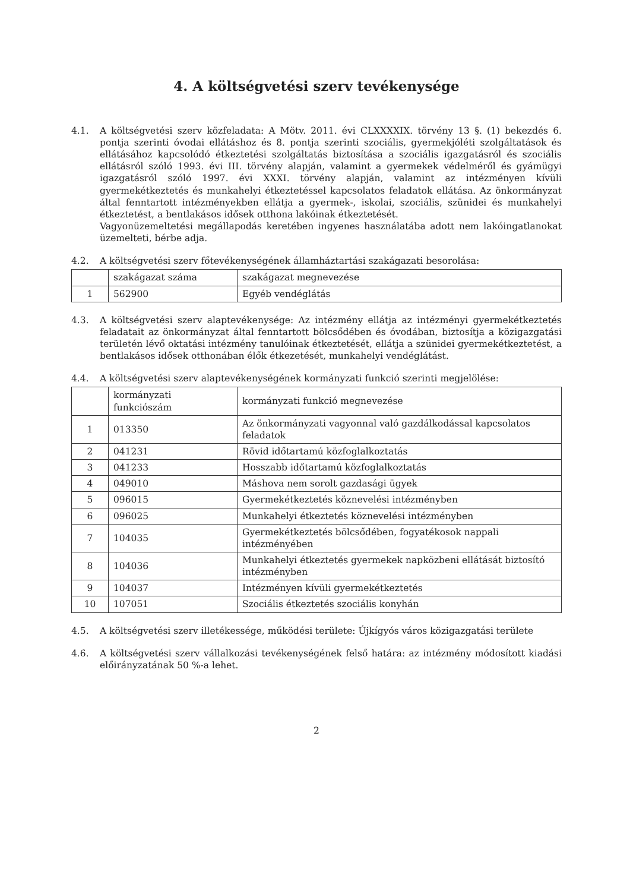4. A költségvetési szerv tevékenysége
4.1. A költségvetési szerv közfeladata: A Mötv. 2011. évi CLXXXXIX. törvény 13 §. (1) bekezdés 6. pontja szerinti óvodai ellátáshoz és 8. pontja szerinti szociális, gyermekjóléti szolgáltatások és ellátásához kapcsolódó étkeztetési szolgáltatás biztosítása a szociális igazgatásról és szociális ellátásról szóló 1993. évi III. törvény alapján, valamint a gyermekek védelméről és gyámügyi igazgatásról szóló 1997. évi XXXI. törvény alapján, valamint az intézményen kívüli gyermekétkeztetés és munkahelyi étkeztetéssel kapcsolatos feladatok ellátása. Az önkormányzat által fenntartott intézményekben ellátja a gyermek-, iskolai, szociális, szünidei és munkahelyi étkeztetést, a bentlakásos idősek otthona lakóinak étkeztetését.
Vagyonüzemeltetési megállapodás keretében ingyenes használatába adott nem lakóingatlanokat üzemelteti, bérbe adja.
4.2. A költségvetési szerv főtevékenységének államháztartási szakágazati besorolása:
| | szakágazat száma | szakágazat megnevezése |
| 1 | 562900 | Egyéb vendéglátás |
4.3. A költségvetési szerv alaptevékenysége: Az intézmény ellátja az intézményi gyermekétkeztetés feladatait az önkormányzat által fenntartott bölcsődében és óvodában, biztosítja a közigazgatási területén lévő oktatási intézmény tanulóinak étkeztetését, ellátja a szünidei gyermekétkeztetést, a bentlakásos idősek otthonában élők étkezetését, munkahelyi vendéglátást.
4.4. A költségvetési szerv alaptevékenységének kormányzati funkció szerinti megjelölése:
| | kormányzati funkciószám | kormányzati funkció megnevezése |
| 1 | 013350 | Az önkormányzati vagyonnal való gazdálkodással kapcsolatos feladatok |
| 2 | 041231 | Rövid időtartamú közfoglalkoztatás |
| 3 | 041233 | Hosszabb időtartamú közfoglalkoztatás |
| 4 | 049010 | Máshova nem sorolt gazdasági ügyek |
| 5 | 096015 | Gyermekétkeztetés köznevelési intézményben |
| 6 | 096025 | Munkahelyi étkeztetés köznevelési intézményben |
| 7 | 104035 | Gyermekétkeztetés bölcsődében, fogyatékosok nappali intézményében |
| 8 | 104036 | Munkahelyi étkeztetés gyermekek napközbeni ellátását biztosító intézményben |
| 9 | 104037 | Intézményen kívüli gyermekétkeztetés |
| 10 | 107051 | Szociális étkeztetés szociális konyhán |
4.5. A költségvetési szerv illetékessége, működési területe: Újkígyós város közigazgatási területe
4.6. A költségvetési szerv vállalkozási tevékenységének felső határa: az intézmény módosított kiadási előirányzatának 50 %-a lehet.
2